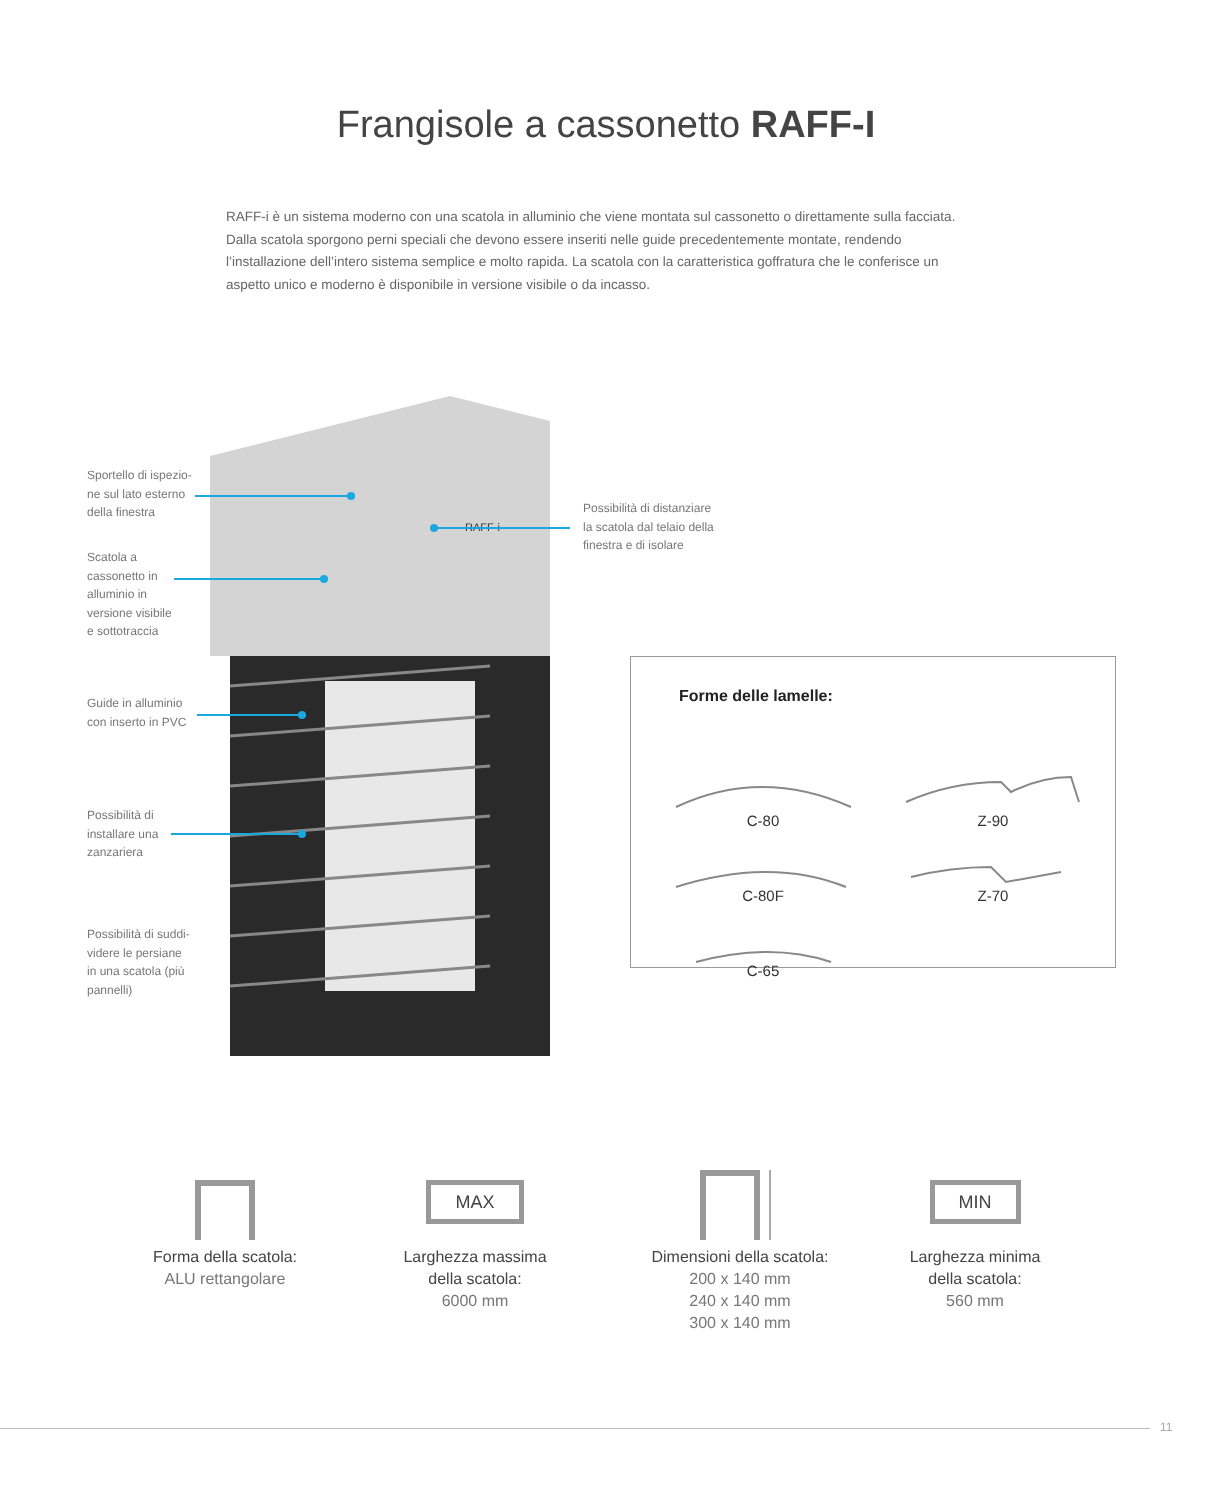Frangisole a cassonetto RAFF-I
RAFF-i è un sistema moderno con una scatola in alluminio che viene montata sul cassonetto o direttamente sulla facciata. Dalla scatola sporgono perni speciali che devono essere inseriti nelle guide precedentemente montate, rendendo l’installazione dell’intero sistema semplice e molto rapida. La scatola con la caratteristica goffratura che le conferisce un aspetto unico e moderno è disponibile in versione visibile o da incasso.
RAFF-i
Sportello di ispezio-
ne sul lato esterno
della finestra
Scatola a
cassonetto in
alluminio in
versione visibile
e sottotraccia
Guide in alluminio
con inserto in PVC
Possibilità di
installare una
zanzariera
Possibilità di suddi-
videre le persiane
in una scatola (più
pannelli)
Possibilità di distanziare
la scatola dal telaio della
finestra e di isolare
Forme delle lamelle:
C-80 Z-90
C-80F Z-70
C-65
Forma della scatola:
ALU rettangolare
MAX
Larghezza massima
della scatola:
6000 mm
Dimensioni della scatola:
200 x 140 mm
240 x 140 mm
300 x 140 mm
MIN
Larghezza minima
della scatola:
560 mm
11